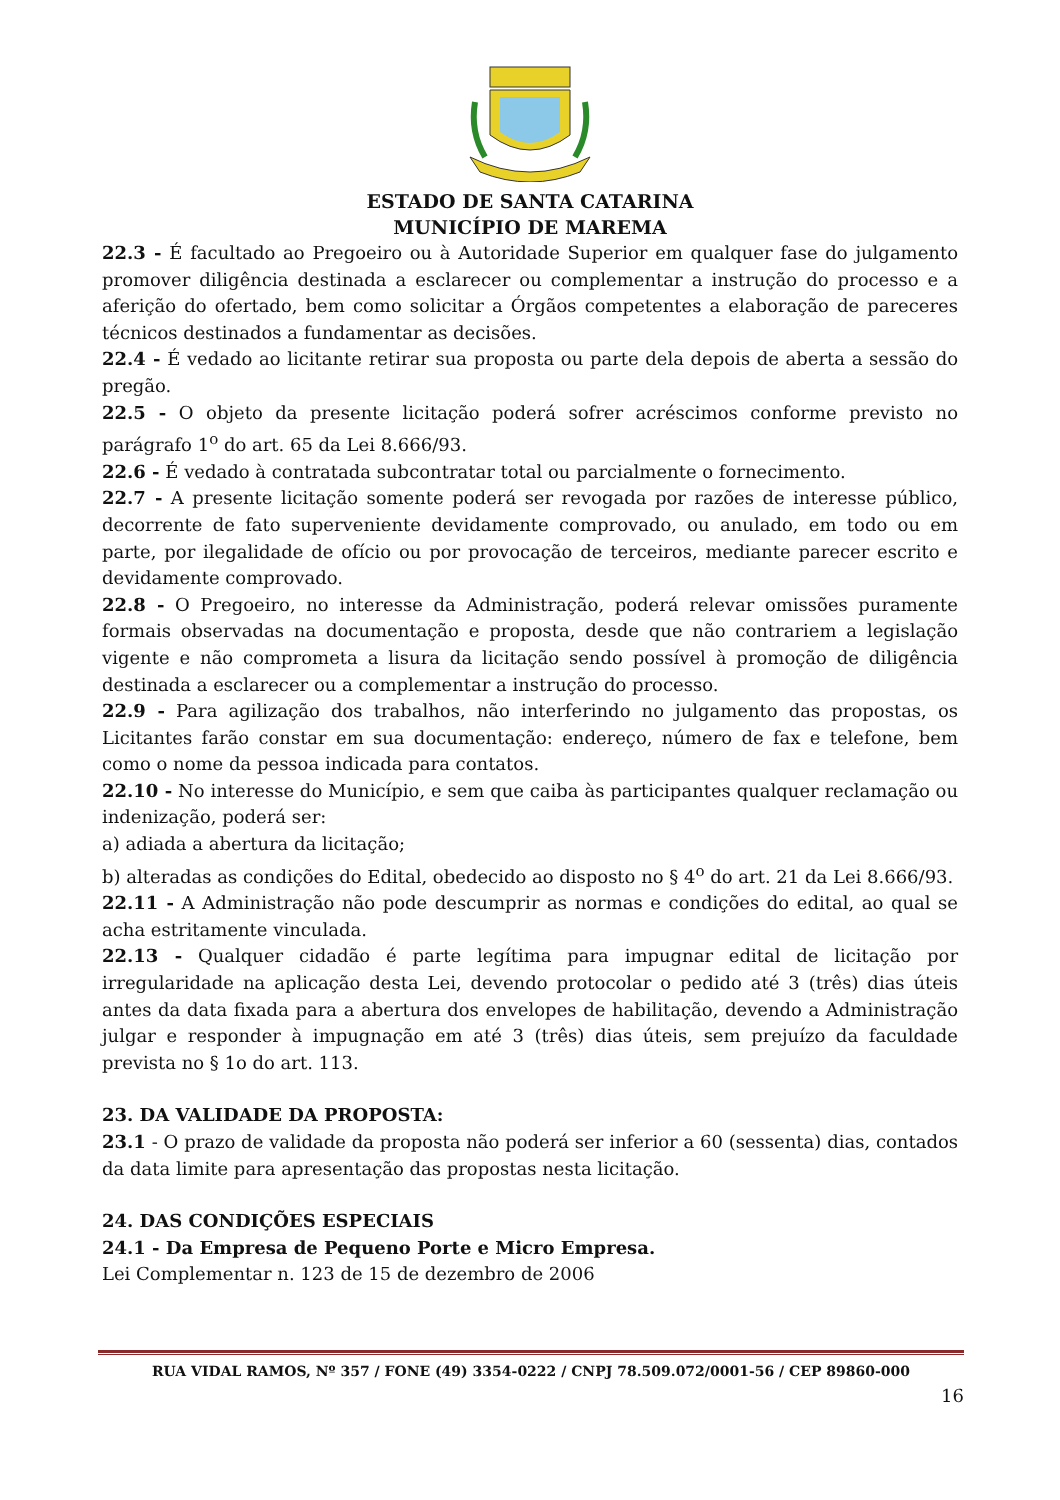ESTADO DE SANTA CATARINA
MUNICÍPIO DE MAREMA
22.3 - É facultado ao Pregoeiro ou à Autoridade Superior em qualquer fase do julgamento promover diligência destinada a esclarecer ou complementar a instrução do processo e a aferição do ofertado, bem como solicitar a Órgãos competentes a elaboração de pareceres técnicos destinados a fundamentar as decisões.
22.4 - É vedado ao licitante retirar sua proposta ou parte dela depois de aberta a sessão do pregão.
22.5 - O objeto da presente licitação poderá sofrer acréscimos conforme previsto no parágrafo 1<sup>o</sup> do art. 65 da Lei 8.666/93.
22.6 - É vedado à contratada subcontratar total ou parcialmente o fornecimento.
22.7 - A presente licitação somente poderá ser revogada por razões de interesse público, decorrente de fato superveniente devidamente comprovado, ou anulado, em todo ou em parte, por ilegalidade de ofício ou por provocação de terceiros, mediante parecer escrito e devidamente comprovado.
22.8 - O Pregoeiro, no interesse da Administração, poderá relevar omissões puramente formais observadas na documentação e proposta, desde que não contrariem a legislação vigente e não comprometa a lisura da licitação sendo possível à promoção de diligência destinada a esclarecer ou a complementar a instrução do processo.
22.9 - Para agilização dos trabalhos, não interferindo no julgamento das propostas, os Licitantes farão constar em sua documentação: endereço, número de fax e telefone, bem como o nome da pessoa indicada para contatos.
22.10 - No interesse do Município, e sem que caiba às participantes qualquer reclamação ou indenização, poderá ser:
a) adiada a abertura da licitação;
b) alteradas as condições do Edital, obedecido ao disposto no § 4<sup>o</sup> do art. 21 da Lei 8.666/93.
22.11 - A Administração não pode descumprir as normas e condições do edital, ao qual se acha estritamente vinculada.
22.13 - Qualquer cidadão é parte legítima para impugnar edital de licitação por irregularidade na aplicação desta Lei, devendo protocolar o pedido até 3 (três) dias úteis antes da data fixada para a abertura dos envelopes de habilitação, devendo a Administração julgar e responder à impugnação em até 3 (três) dias úteis, sem prejuízo da faculdade prevista no § 1o do art. 113.
23. DA VALIDADE DA PROPOSTA:
23.1 - O prazo de validade da proposta não poderá ser inferior a 60 (sessenta) dias, contados da data limite para apresentação das propostas nesta licitação.
24. DAS CONDIÇÕES ESPECIAIS
24.1 - Da Empresa de Pequeno Porte e Micro Empresa.
Lei Complementar n. 123 de 15 de dezembro de 2006
RUA VIDAL RAMOS, Nº 357 / FONE (49) 3354-0222 / CNPJ 78.509.072/0001-56 / CEP 89860-000
16